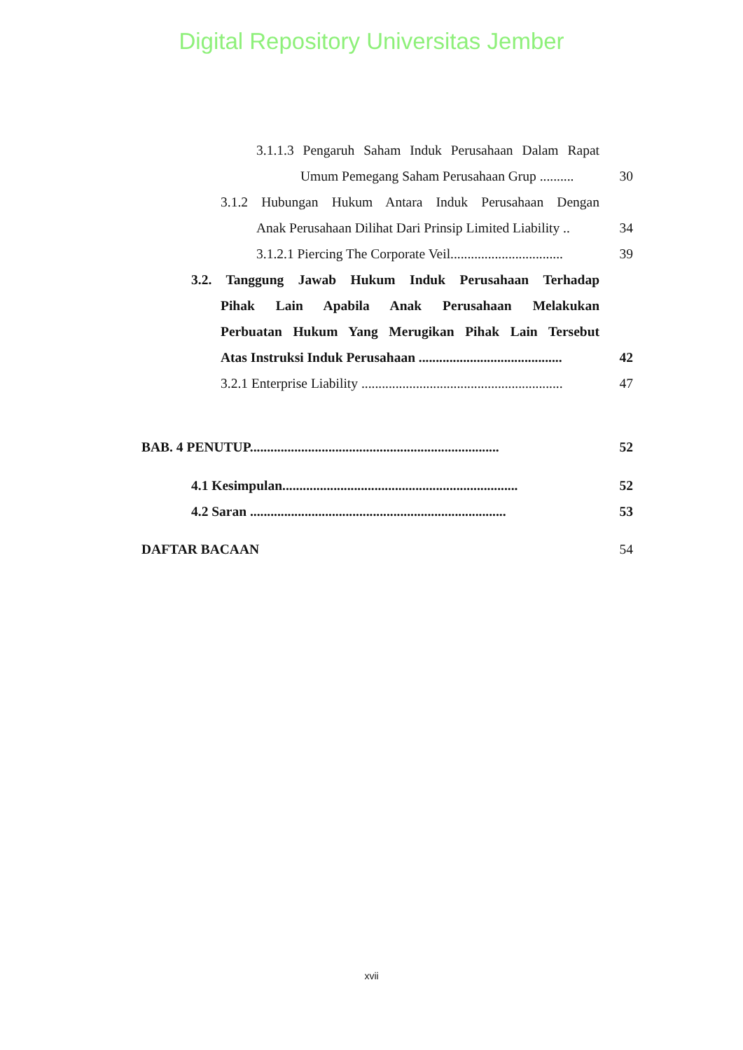Digital Repository Universitas Jember
3.1.1.3 Pengaruh Saham Induk Perusahaan Dalam Rapat
Umum Pemegang Saham Perusahaan Grup ..........
30
3.1.2 Hubungan Hukum Antara Induk Perusahaan Dengan
Anak Perusahaan Dilihat Dari Prinsip Limited Liability ..
34
3.1.2.1 Piercing The Corporate Veil.................................
39
3.2. Tanggung Jawab Hukum Induk Perusahaan Terhadap
Pihak Lain Apabila Anak Perusahaan Melakukan
Perbuatan Hukum Yang Merugikan Pihak Lain Tersebut
Atas Instruksi Induk Perusahaan ..........................................
42
3.2.1 Enterprise Liability ...........................................................
47
BAB. 4 PENUTUP.........................................................................
52
4.1 Kesimpulan.....................................................................
52
4.2 Saran ...........................................................................
53
DAFTAR BACAAN
54
xvii